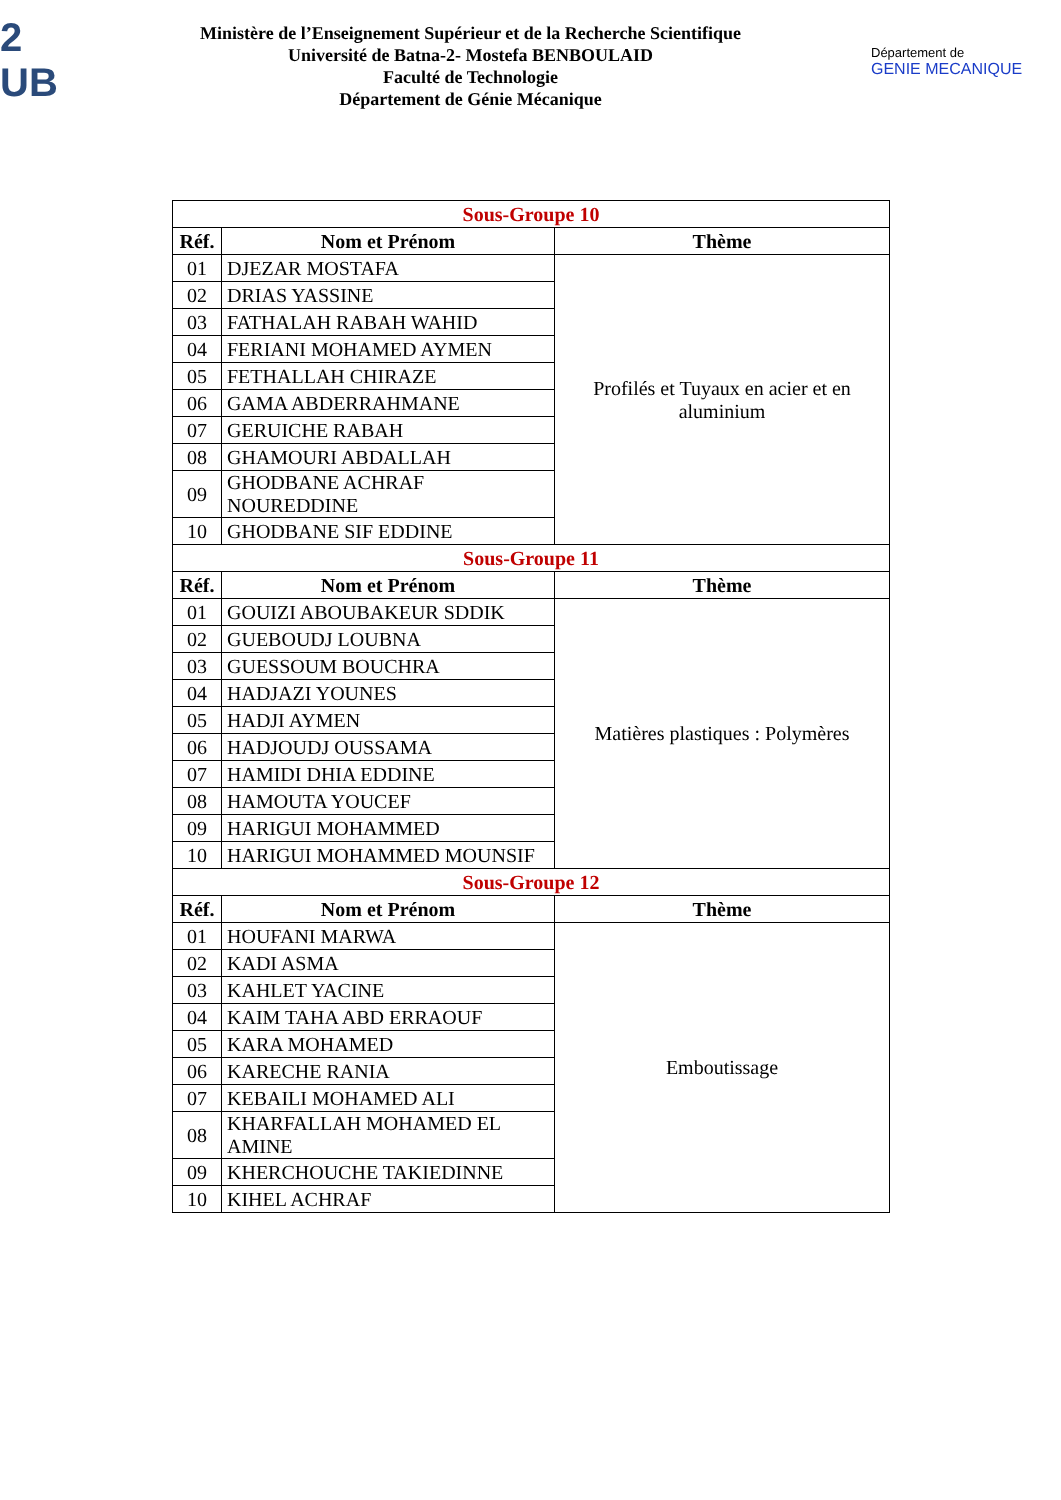2
UB
Ministère de l’Enseignement Supérieur et de la Recherche Scientifique
Université de Batna-2- Mostefa BENBOULAID
Faculté de Technologie
Département de Génie Mécanique
Département de
GENIE MECANIQUE
| Sous-Groupe 10 | | |
| Réf. | Nom et Prénom | Thème |
| 01 | DJEZAR MOSTAFA | Profilés et Tuyaux en acier et en aluminium |
| 02 | DRIAS YASSINE | |
| 03 | FATHALAH RABAH WAHID | |
| 04 | FERIANI MOHAMED AYMEN | |
| 05 | FETHALLAH CHIRAZE | |
| 06 | GAMA ABDERRAHMANE | |
| 07 | GERUICHE RABAH | |
| 08 | GHAMOURI ABDALLAH | |
| 09 | GHODBANE ACHRAF NOUREDDINE | |
| 10 | GHODBANE SIF EDDINE | |
| Sous-Groupe 11 | | |
| Réf. | Nom et Prénom | Thème |
| 01 | GOUIZI ABOUBAKEUR SDDIK | Matières plastiques : Polymères |
| 02 | GUEBOUDJ LOUBNA | |
| 03 | GUESSOUM BOUCHRA | |
| 04 | HADJAZI YOUNES | |
| 05 | HADJI AYMEN | |
| 06 | HADJOUDJ OUSSAMA | |
| 07 | HAMIDI DHIA EDDINE | |
| 08 | HAMOUTA YOUCEF | |
| 09 | HARIGUI MOHAMMED | |
| 10 | HARIGUI MOHAMMED MOUNSIF | |
| Sous-Groupe 12 | | |
| Réf. | Nom et Prénom | Thème |
| 01 | HOUFANI MARWA | Emboutissage |
| 02 | KADI ASMA | |
| 03 | KAHLET YACINE | |
| 04 | KAIM TAHA ABD ERRAOUF | |
| 05 | KARA MOHAMED | |
| 06 | KARECHE RANIA | |
| 07 | KEBAILI MOHAMED ALI | |
| 08 | KHARFALLAH MOHAMED EL AMINE | |
| 09 | KHERCHOUCHE TAKIEDINNE | |
| 10 | KIHEL ACHRAF | |